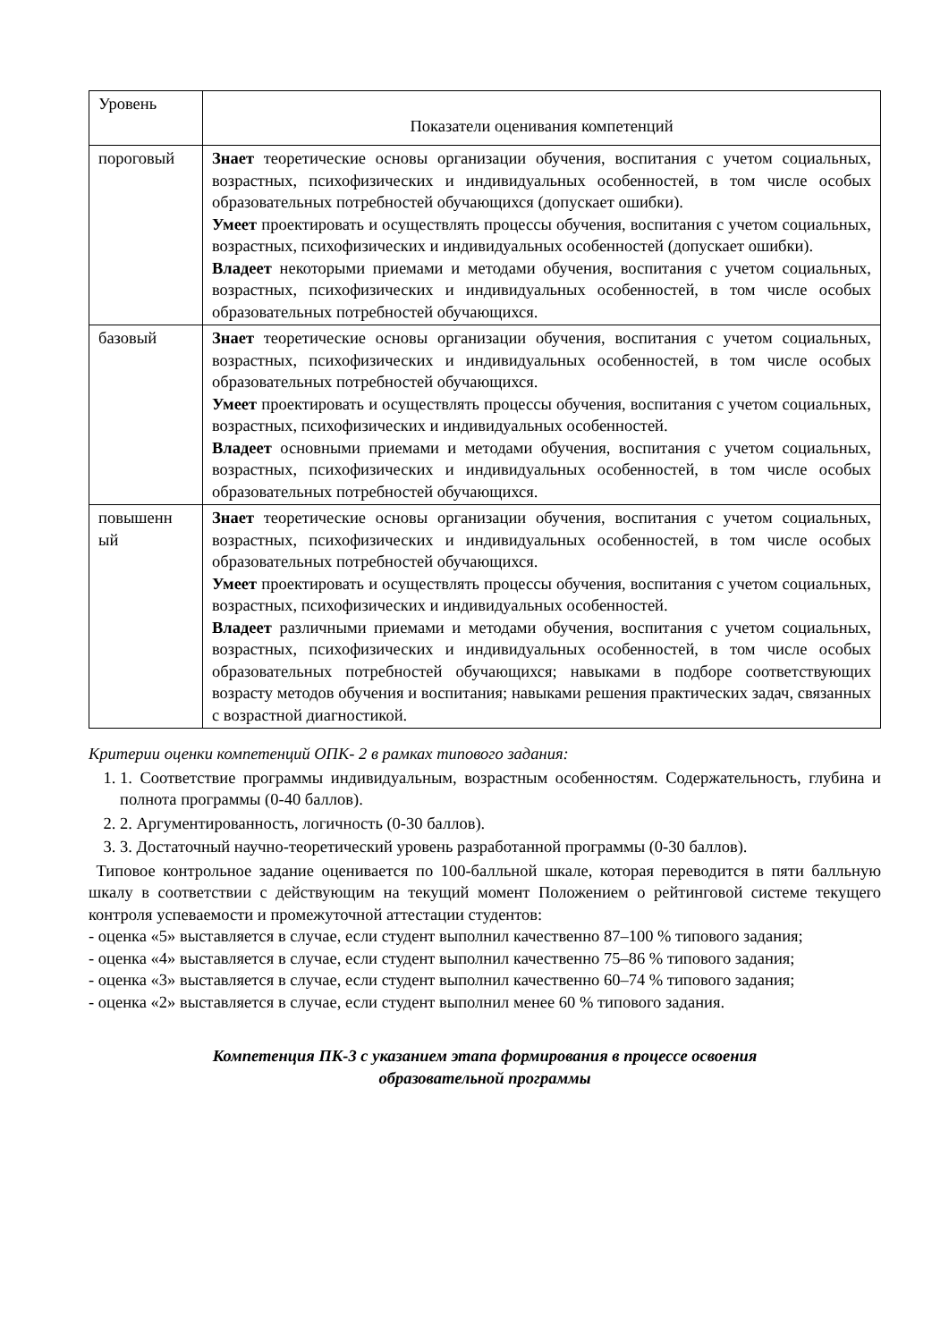| Уровень | Показатели оценивания компетенций |
| пороговый | Знает теоретические основы организации обучения, воспитания с учетом социальных, возрастных, психофизических и индивидуальных особенностей, в том числе особых образовательных потребностей обучающихся (допускает ошибки). Умеет проектировать и осуществлять процессы обучения, воспитания с учетом социальных, возрастных, психофизических и индивидуальных особенностей (допускает ошибки). Владеет некоторыми приемами и методами обучения, воспитания с учетом социальных, возрастных, психофизических и индивидуальных особенностей, в том числе особых образовательных потребностей обучающихся. |
| базовый | Знает теоретические основы организации обучения, воспитания с учетом социальных, возрастных, психофизических и индивидуальных особенностей, в том числе особых образовательных потребностей обучающихся. Умеет проектировать и осуществлять процессы обучения, воспитания с учетом социальных, возрастных, психофизических и индивидуальных особенностей. Владеет основными приемами и методами обучения, воспитания с учетом социальных, возрастных, психофизических и индивидуальных особенностей, в том числе особых образовательных потребностей обучающихся. |
| повышенн ый | Знает теоретические основы организации обучения, воспитания с учетом социальных, возрастных, психофизических и индивидуальных особенностей, в том числе особых образовательных потребностей обучающихся. Умеет проектировать и осуществлять процессы обучения, воспитания с учетом социальных, возрастных, психофизических и индивидуальных особенностей. Владеет различными приемами и методами обучения, воспитания с учетом социальных, возрастных, психофизических и индивидуальных особенностей, в том числе особых образовательных потребностей обучающихся; навыками в подборе соответствующих возрасту методов обучения и воспитания; навыками решения практических задач, связанных с возрастной диагностикой. |
Критерии оценки компетенций ОПК- 2 в рамках типового задания:
1. 1. Соответствие программы индивидуальным, возрастным особенностям. Содержательность, глубина и полнота программы (0-40 баллов).
2. 2. Аргументированность, логичность (0-30 баллов).
3. 3. Достаточный научно-теоретический уровень разработанной программы (0-30 баллов).
Типовое контрольное задание оценивается по 100-балльной шкале, которая переводится в пяти балльную шкалу в соответствии с действующим на текущий момент Положением о рейтинговой системе текущего контроля успеваемости и промежуточной аттестации студентов:
- оценка «5» выставляется в случае, если студент выполнил качественно 87–100 % типового задания;
- оценка «4» выставляется в случае, если студент выполнил качественно 75–86 % типового задания;
- оценка «3» выставляется в случае, если студент выполнил качественно 60–74 % типового задания;
- оценка «2» выставляется в случае, если студент выполнил менее 60 % типового задания.
Компетенция ПК-3 с указанием этапа формирования в процессе освоения
образовательной программы